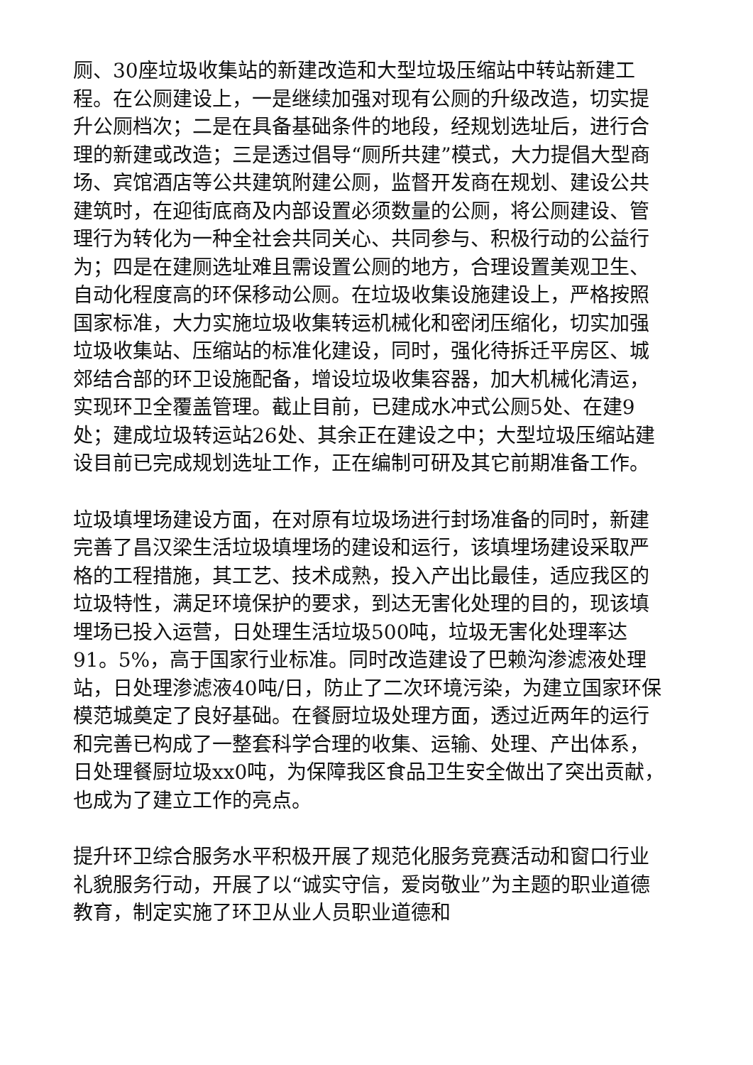厕、30座垃圾收集站的新建改造和大型垃圾压缩站中转站新建工程。在公厕建设上，一是继续加强对现有公厕的升级改造，切实提升公厕档次；二是在具备基础条件的地段，经规划选址后，进行合理的新建或改造；三是透过倡导“厕所共建”模式，大力提倡大型商场、宾馆酒店等公共建筑附建公厕，监督开发商在规划、建设公共建筑时，在迎街底商及内部设置必须数量的公厕，将公厕建设、管理行为转化为一种全社会共同关心、共同参与、积极行动的公益行为；四是在建厕选址难且需设置公厕的地方，合理设置美观卫生、自动化程度高的环保移动公厕。在垃圾收集设施建设上，严格按照国家标准，大力实施垃圾收集转运机械化和密闭压缩化，切实加强垃圾收集站、压缩站的标准化建设，同时，强化待拆迁平房区、城郊结合部的环卫设施配备，增设垃圾收集容器，加大机械化清运，实现环卫全覆盖管理。截止目前，已建成水冲式公厕5处、在建9处；建成垃圾转运站26处、其余正在建设之中；大型垃圾压缩站建设目前已完成规划选址工作，正在编制可研及其它前期准备工作。
垃圾填埋场建设方面，在对原有垃圾场进行封场准备的同时，新建完善了昌汉梁生活垃圾填埋场的建设和运行，该填埋场建设采取严格的工程措施，其工艺、技术成熟，投入产出比最佳，适应我区的垃圾特性，满足环境保护的要求，到达无害化处理的目的，现该填埋场已投入运营，日处理生活垃圾500吨，垃圾无害化处理率达91。5%，高于国家行业标准。同时改造建设了巴赖沟渗滤液处理站，日处理渗滤液40吨/日，防止了二次环境污染，为建立国家环保模范城奠定了良好基础。在餐厨垃圾处理方面，透过近两年的运行和完善已构成了一整套科学合理的收集、运输、处理、产出体系，日处理餐厨垃圾xx0吨，为保障我区食品卫生安全做出了突出贡献，也成为了建立工作的亮点。
提升环卫综合服务水平积极开展了规范化服务竞赛活动和窗口行业礼貌服务行动，开展了以“诚实守信，爱岗敬业”为主题的职业道德教育，制定实施了环卫从业人员职业道德和